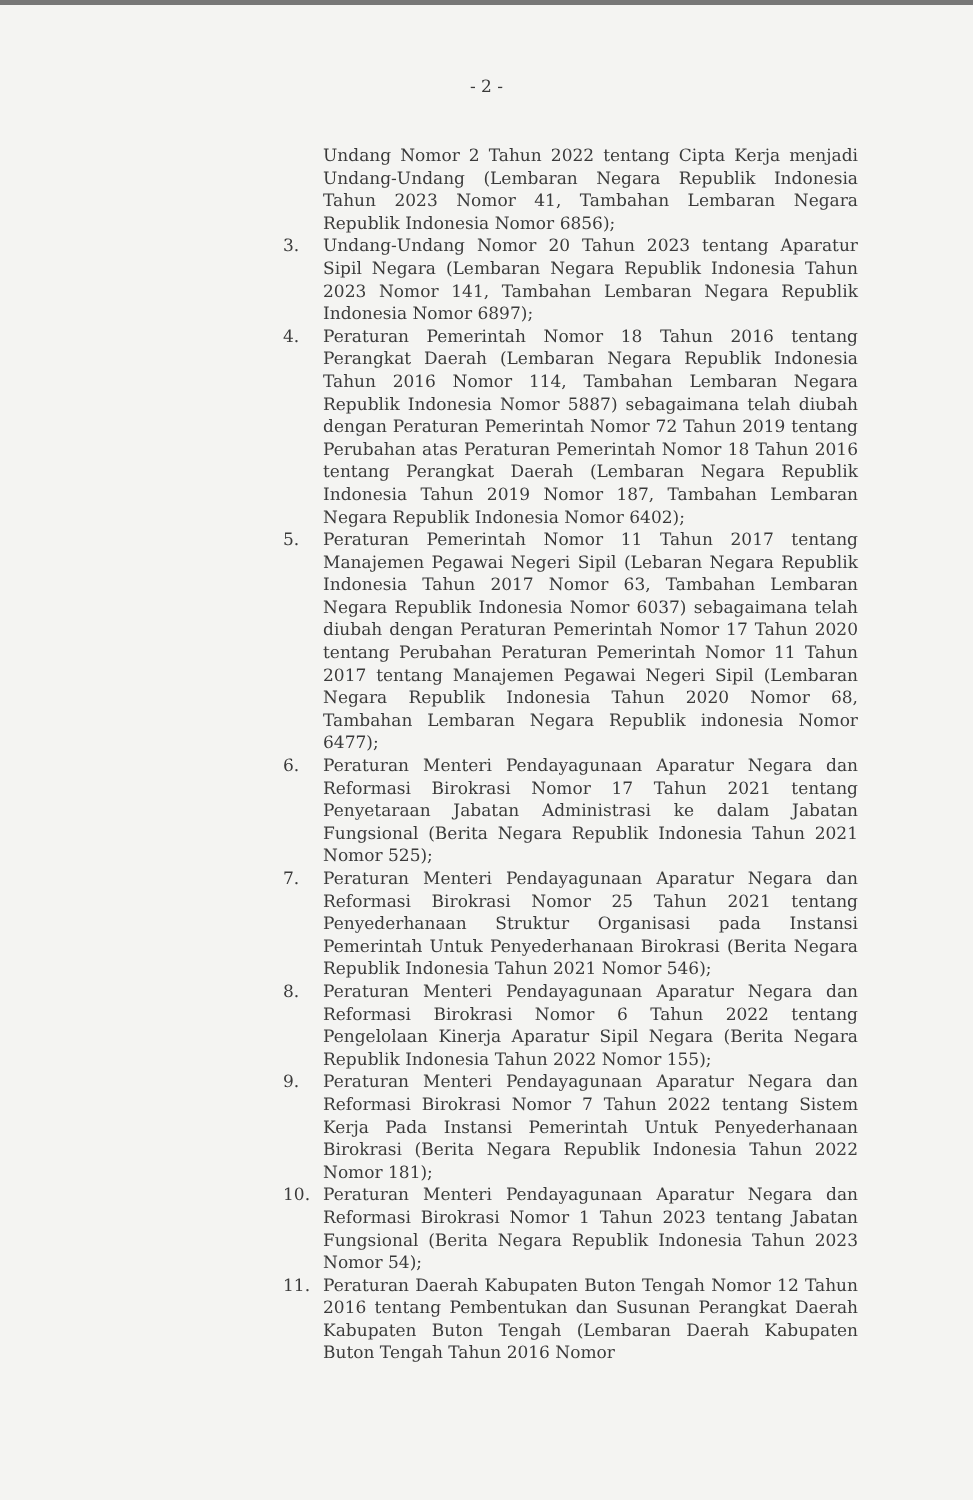- 2 -
Undang Nomor 2 Tahun 2022 tentang Cipta Kerja menjadi Undang-Undang (Lembaran Negara Republik Indonesia Tahun 2023 Nomor 41, Tambahan Lembaran Negara Republik Indonesia Nomor 6856);
3. Undang-Undang Nomor 20 Tahun 2023 tentang Aparatur Sipil Negara (Lembaran Negara Republik Indonesia Tahun 2023 Nomor 141, Tambahan Lembaran Negara Republik Indonesia Nomor 6897);
4. Peraturan Pemerintah Nomor 18 Tahun 2016 tentang Perangkat Daerah (Lembaran Negara Republik Indonesia Tahun 2016 Nomor 114, Tambahan Lembaran Negara Republik Indonesia Nomor 5887) sebagaimana telah diubah dengan Peraturan Pemerintah Nomor 72 Tahun 2019 tentang Perubahan atas Peraturan Pemerintah Nomor 18 Tahun 2016 tentang Perangkat Daerah (Lembaran Negara Republik Indonesia Tahun 2019 Nomor 187, Tambahan Lembaran Negara Republik Indonesia Nomor 6402);
5. Peraturan Pemerintah Nomor 11 Tahun 2017 tentang Manajemen Pegawai Negeri Sipil (Lebaran Negara Republik Indonesia Tahun 2017 Nomor 63, Tambahan Lembaran Negara Republik Indonesia Nomor 6037) sebagaimana telah diubah dengan Peraturan Pemerintah Nomor 17 Tahun 2020 tentang Perubahan Peraturan Pemerintah Nomor 11 Tahun 2017 tentang Manajemen Pegawai Negeri Sipil (Lembaran Negara Republik Indonesia Tahun 2020 Nomor 68, Tambahan Lembaran Negara Republik indonesia Nomor 6477);
6. Peraturan Menteri Pendayagunaan Aparatur Negara dan Reformasi Birokrasi Nomor 17 Tahun 2021 tentang Penyetaraan Jabatan Administrasi ke dalam Jabatan Fungsional (Berita Negara Republik Indonesia Tahun 2021 Nomor 525);
7. Peraturan Menteri Pendayagunaan Aparatur Negara dan Reformasi Birokrasi Nomor 25 Tahun 2021 tentang Penyederhanaan Struktur Organisasi pada Instansi Pemerintah Untuk Penyederhanaan Birokrasi (Berita Negara Republik Indonesia Tahun 2021 Nomor 546);
8. Peraturan Menteri Pendayagunaan Aparatur Negara dan Reformasi Birokrasi Nomor 6 Tahun 2022 tentang Pengelolaan Kinerja Aparatur Sipil Negara (Berita Negara Republik Indonesia Tahun 2022 Nomor 155);
9. Peraturan Menteri Pendayagunaan Aparatur Negara dan Reformasi Birokrasi Nomor 7 Tahun 2022 tentang Sistem Kerja Pada Instansi Pemerintah Untuk Penyederhanaan Birokrasi (Berita Negara Republik Indonesia Tahun 2022 Nomor 181);
10. Peraturan Menteri Pendayagunaan Aparatur Negara dan Reformasi Birokrasi Nomor 1 Tahun 2023 tentang Jabatan Fungsional (Berita Negara Republik Indonesia Tahun 2023 Nomor 54);
11. Peraturan Daerah Kabupaten Buton Tengah Nomor 12 Tahun 2016 tentang Pembentukan dan Susunan Perangkat Daerah Kabupaten Buton Tengah (Lembaran Daerah Kabupaten Buton Tengah Tahun 2016 Nomor